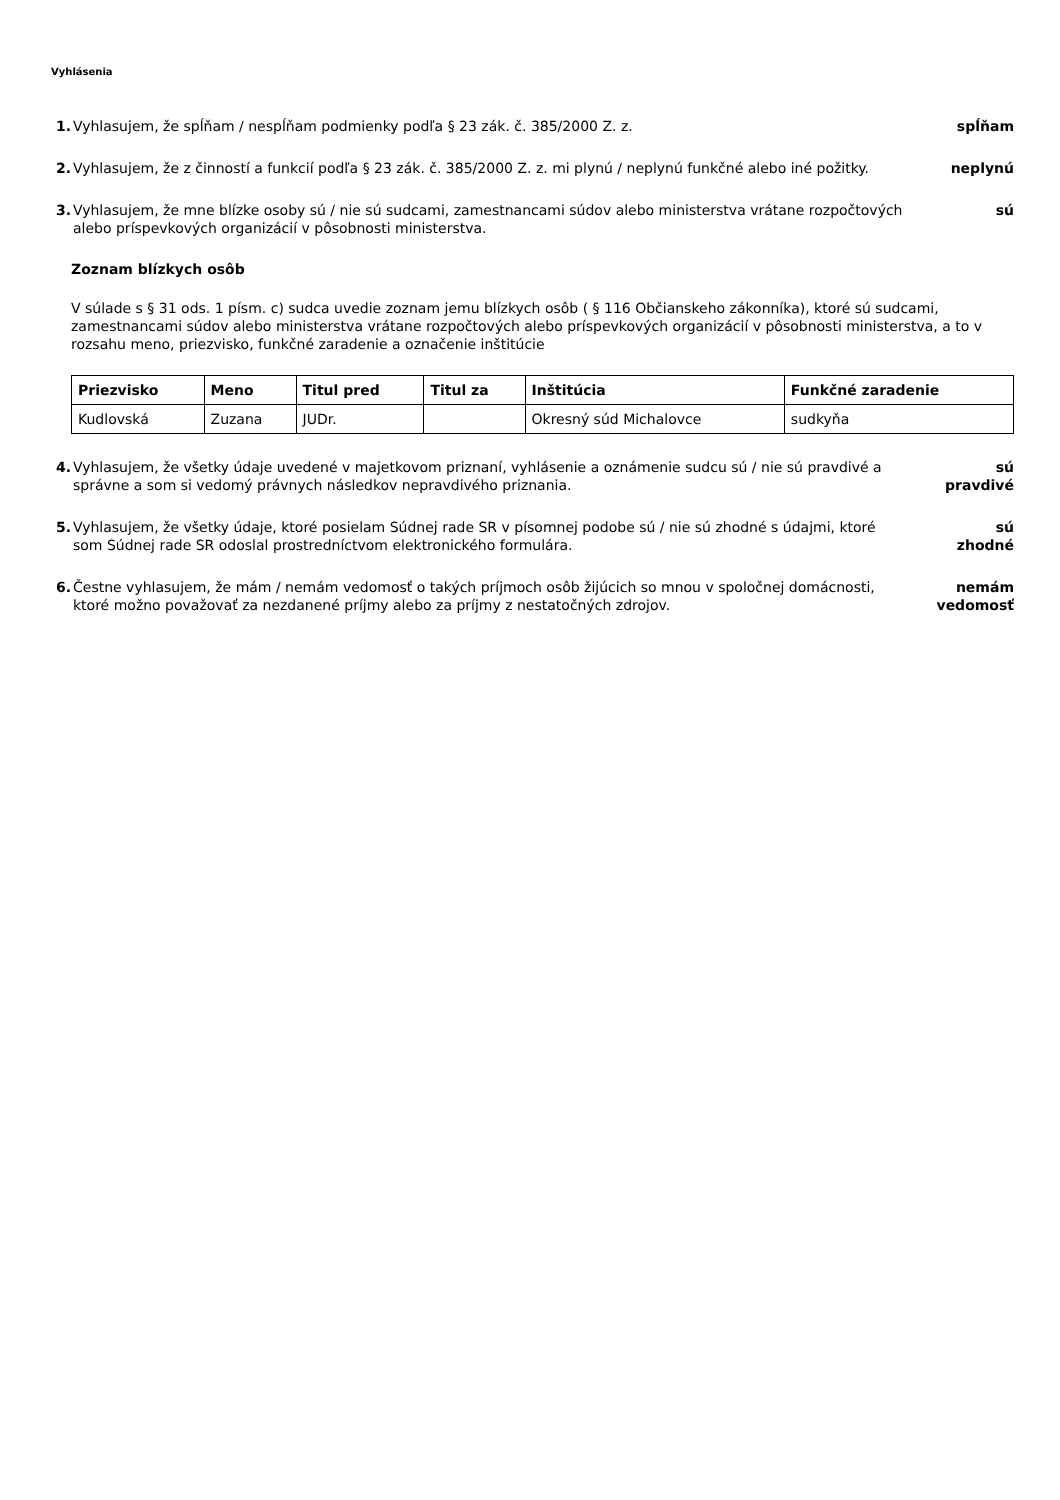Vyhlásenia
1. Vyhlasujem, že spĺňam / nespĺňam podmienky podľa § 23 zák. č. 385/2000 Z. z.
spĺňam
2. Vyhlasujem, že z činností a funkcií podľa § 23 zák. č. 385/2000 Z. z. mi plynú / neplynú funkčné alebo iné požitky.
neplynú
3. Vyhlasujem, že mne blízke osoby sú / nie sú sudcami, zamestnancami súdov alebo ministerstva vrátane rozpočtových alebo príspevkových organizácií v pôsobnosti ministerstva.
sú
Zoznam blízkych osôb
V súlade s § 31 ods. 1 písm. c) sudca uvedie zoznam jemu blízkych osôb ( § 116 Občianskeho zákonníka), ktoré sú sudcami, zamestnancami súdov alebo ministerstva vrátane rozpočtových alebo príspevkových organizácií v pôsobnosti ministerstva, a to v rozsahu meno, priezvisko, funkčné zaradenie a označenie inštitúcie
| Priezvisko | Meno | Titul pred | Titul za | Inštitúcia | Funkčné zaradenie |
| --- | --- | --- | --- | --- | --- |
| Kudlovská | Zuzana | JUDr. | | Okresný súd Michalovce | sudkyňa |
4. Vyhlasujem, že všetky údaje uvedené v majetkovom priznaní, vyhlásenie a oznámenie sudcu sú / nie sú pravdivé a správne a som si vedomý právnych následkov nepravdivého priznania.
sú
pravdivé
5. Vyhlasujem, že všetky údaje, ktoré posielam Súdnej rade SR v písomnej podobe sú / nie sú zhodné s údajmi, ktoré som Súdnej rade SR odoslal prostredníctvom elektronického formulára.
sú
zhodné
6. Čestne vyhlasujem, že mám / nemám vedomosť o takých príjmoch osôb žijúcich so mnou v spoločnej domácnosti, ktoré možno považovať za nezdanené príjmy alebo za príjmy z nestatočných zdrojov.
nemám
vedomosť